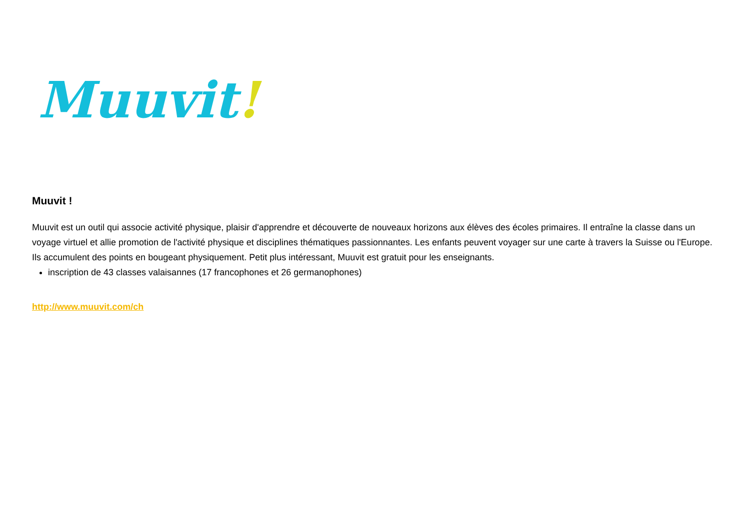Muuvit!
Muuvit !
Muuvit est un outil qui associe activité physique, plaisir d'apprendre et découverte de nouveaux horizons aux élèves des écoles primaires. Il entraîne la classe dans un voyage virtuel et allie promotion de l'activité physique et disciplines thématiques passionnantes. Les enfants peuvent voyager sur une carte à travers la Suisse ou l'Europe. Ils accumulent des points en bougeant physiquement. Petit plus intéressant, Muuvit est gratuit pour les enseignants.
inscription de 43 classes valaisannes (17 francophones et 26 germanophones)
http://www.muuvit.com/ch